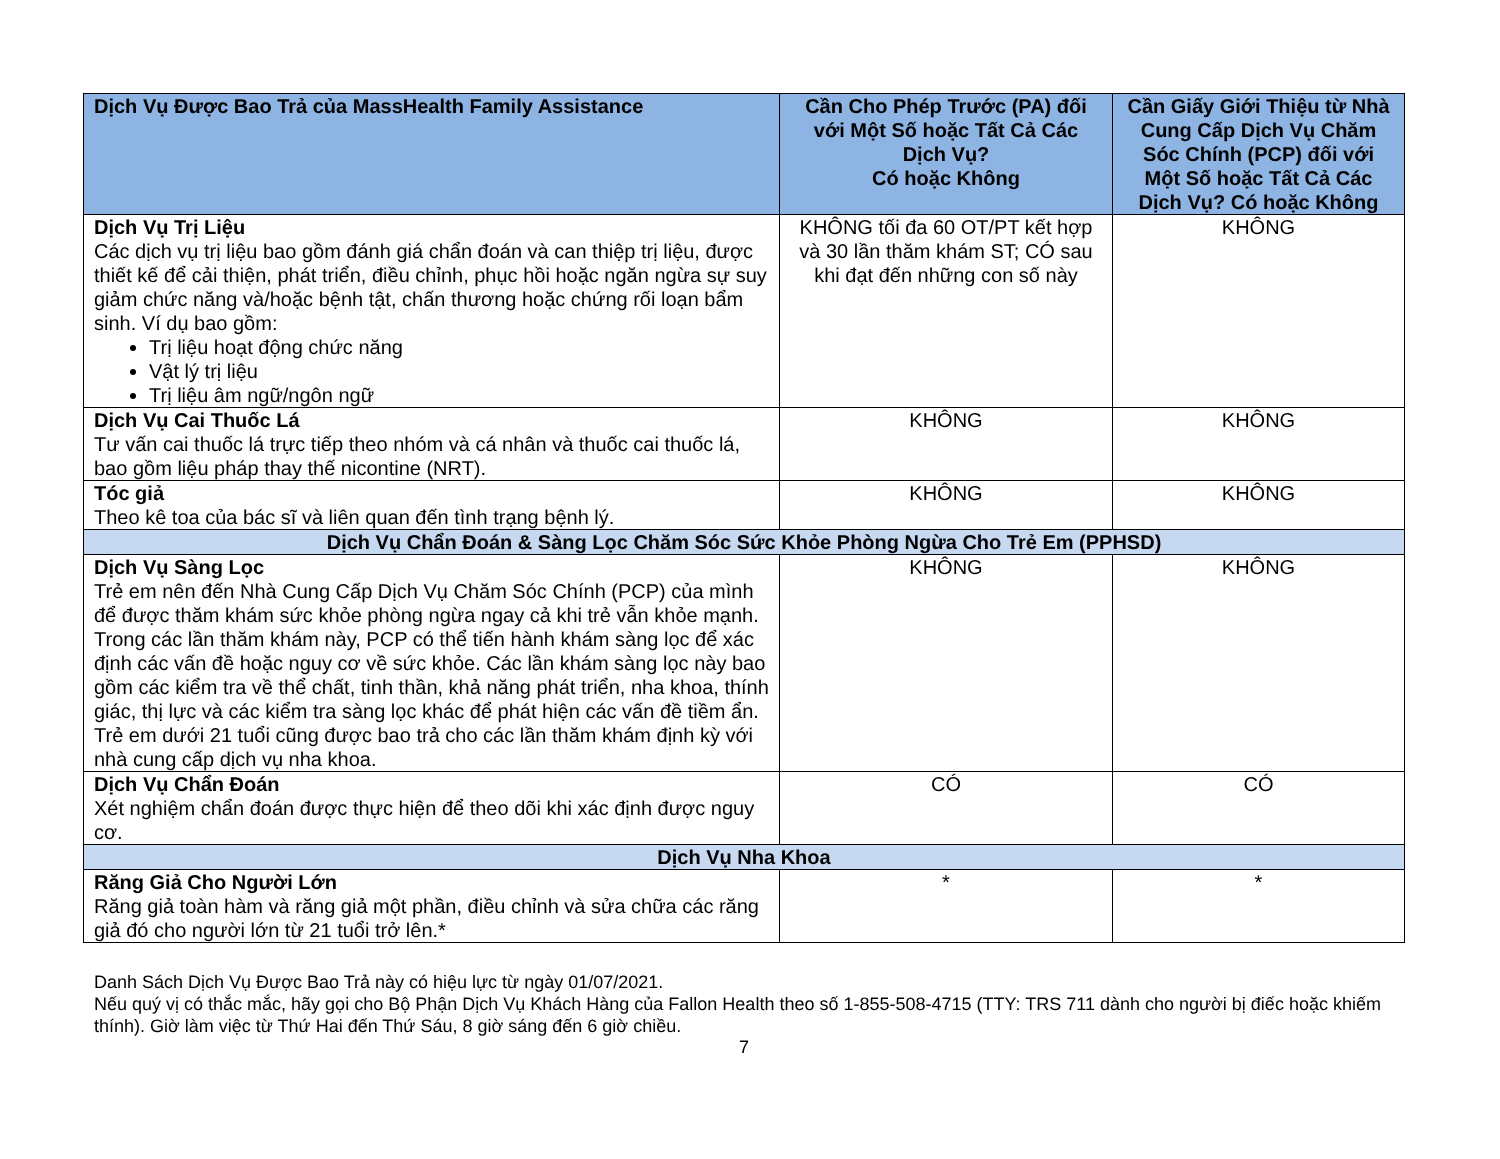| Dịch Vụ Được Bao Trả của MassHealth Family Assistance | Cần Cho Phép Trước (PA) đối với Một Số hoặc Tất Cả Các Dịch Vụ? Có hoặc Không | Cần Giấy Giới Thiệu từ Nhà Cung Cấp Dịch Vụ Chăm Sóc Chính (PCP) đối với Một Số hoặc Tất Cả Các Dịch Vụ? Có hoặc Không |
| --- | --- | --- |
| Dịch Vụ Trị Liệu Các dịch vụ trị liệu bao gồm đánh giá chẩn đoán và can thiệp trị liệu, được thiết kế để cải thiện, phát triển, điều chỉnh, phục hồi hoặc ngăn ngừa sự suy giảm chức năng và/hoặc bệnh tật, chấn thương hoặc chứng rối loạn bẩm sinh. Ví dụ bao gồm: Trị liệu hoạt động chức năng Vật lý trị liệu Trị liệu âm ngữ/ngôn ngữ | KHÔNG tối đa 60 OT/PT kết hợp và 30 lần thăm khám ST; CÓ sau khi đạt đến những con số này | KHÔNG |
| Dịch Vụ Cai Thuốc Lá Tư vấn cai thuốc lá trực tiếp theo nhóm và cá nhân và thuốc cai thuốc lá, bao gồm liệu pháp thay thế nicontine (NRT). | KHÔNG | KHÔNG |
| Tóc giả Theo kê toa của bác sĩ và liên quan đến tình trạng bệnh lý. | KHÔNG | KHÔNG |
| Dịch Vụ Chẩn Đoán & Sàng Lọc Chăm Sóc Sức Khỏe Phòng Ngừa Cho Trẻ Em (PPHSD) | | |
| Dịch Vụ Sàng Lọc Trẻ em nên đến Nhà Cung Cấp Dịch Vụ Chăm Sóc Chính (PCP) của mình để được thăm khám sức khỏe phòng ngừa ngay cả khi trẻ vẫn khỏe mạnh. Trong các lần thăm khám này, PCP có thể tiến hành khám sàng lọc để xác định các vấn đề hoặc nguy cơ về sức khỏe. Các lần khám sàng lọc này bao gồm các kiểm tra về thể chất, tinh thần, khả năng phát triển, nha khoa, thính giác, thị lực và các kiểm tra sàng lọc khác để phát hiện các vấn đề tiềm ẩn. Trẻ em dưới 21 tuổi cũng được bao trả cho các lần thăm khám định kỳ với nhà cung cấp dịch vụ nha khoa. | KHÔNG | KHÔNG |
| Dịch Vụ Chẩn Đoán Xét nghiệm chẩn đoán được thực hiện để theo dõi khi xác định được nguy cơ. | CÓ | CÓ |
| Dịch Vụ Nha Khoa | | |
| Răng Giả Cho Người Lớn Răng giả toàn hàm và răng giả một phần, điều chỉnh và sửa chữa các răng giả đó cho người lớn từ 21 tuổi trở lên.* | * | * |
Danh Sách Dịch Vụ Được Bao Trả này có hiệu lực từ ngày 01/07/2021.
Nếu quý vị có thắc mắc, hãy gọi cho Bộ Phận Dịch Vụ Khách Hàng của Fallon Health theo số 1-855-508-4715 (TTY: TRS 711 dành cho người bị điếc hoặc khiếm thính). Giờ làm việc từ Thứ Hai đến Thứ Sáu, 8 giờ sáng đến 6 giờ chiều.
7